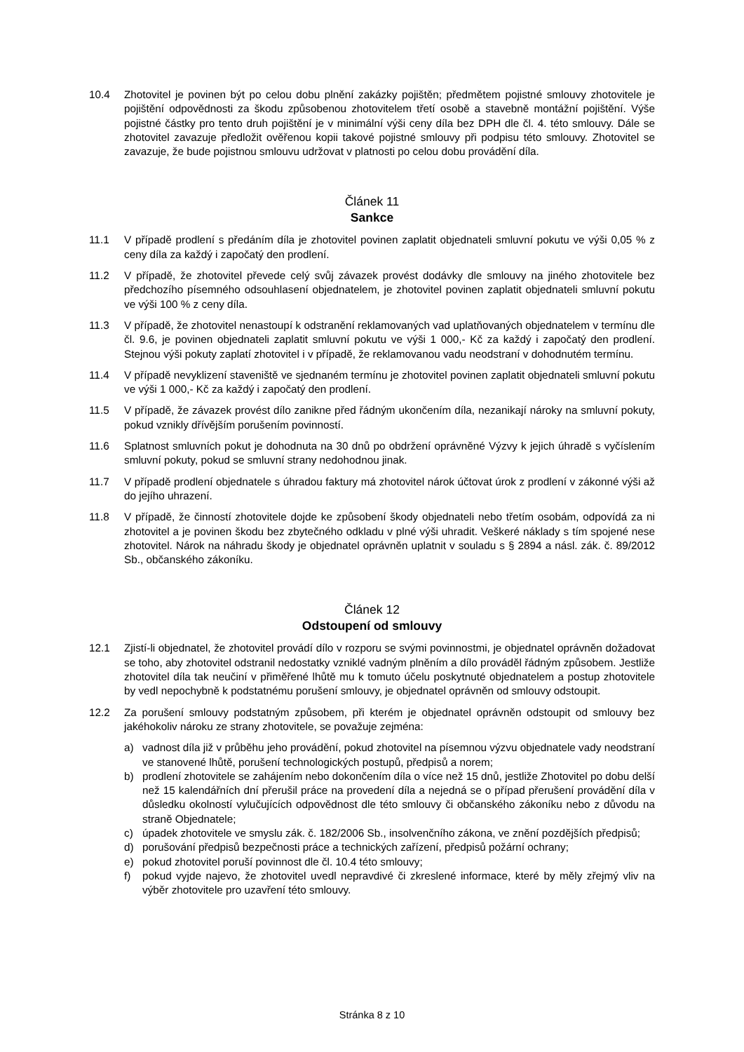10.4 Zhotovitel je povinen být po celou dobu plnění zakázky pojištěn; předmětem pojistné smlouvy zhotovitele je pojištění odpovědnosti za škodu způsobenou zhotovitelem třetí osobě a stavebně montážní pojištění. Výše pojistné částky pro tento druh pojištění je v minimální výši ceny díla bez DPH dle čl. 4. této smlouvy. Dále se zhotovitel zavazuje předložit ověřenou kopii takové pojistné smlouvy při podpisu této smlouvy. Zhotovitel se zavazuje, že bude pojistnou smlouvu udržovat v platnosti po celou dobu provádění díla.
Článek 11
Sankce
11.1 V případě prodlení s předáním díla je zhotovitel povinen zaplatit objednateli smluvní pokutu ve výši 0,05 % z ceny díla za každý i započatý den prodlení.
11.2 V případě, že zhotovitel převede celý svůj závazek provést dodávky dle smlouvy na jiného zhotovitele bez předchozího písemného odsouhlasení objednatelem, je zhotovitel povinen zaplatit objednateli smluvní pokutu ve výši 100 % z ceny díla.
11.3 V případě, že zhotovitel nenastoupí k odstranění reklamovaných vad uplatňovaných objednatelem v termínu dle čl. 9.6, je povinen objednateli zaplatit smluvní pokutu ve výši 1 000,- Kč za každý i započatý den prodlení. Stejnou výši pokuty zaplatí zhotovitel i v případě, že reklamovanou vadu neodstraní v dohodnutém termínu.
11.4 V případě nevyklizení staveniště ve sjednaném termínu je zhotovitel povinen zaplatit objednateli smluvní pokutu ve výši 1 000,- Kč za každý i započatý den prodlení.
11.5 V případě, že závazek provést dílo zanikne před řádným ukončením díla, nezanikají nároky na smluvní pokuty, pokud vznikly dřívějším porušením povinností.
11.6 Splatnost smluvních pokut je dohodnuta na 30 dnů po obdržení oprávněné Výzvy k jejich úhradě s vyčíslením smluvní pokuty, pokud se smluvní strany nedohodnou jinak.
11.7 V případě prodlení objednatele s úhradou faktury má zhotovitel nárok účtovat úrok z prodlení v zákonné výši až do jejího uhrazení.
11.8 V případě, že činností zhotovitele dojde ke způsobení škody objednateli nebo třetím osobám, odpovídá za ni zhotovitel a je povinen škodu bez zbytečného odkladu v plné výši uhradit. Veškeré náklady s tím spojené nese zhotovitel. Nárok na náhradu škody je objednatel oprávněn uplatnit v souladu s § 2894 a násl. zák. č. 89/2012 Sb., občanského zákoníku.
Článek 12
Odstoupení od smlouvy
12.1 Zjistí-li objednatel, že zhotovitel provádí dílo v rozporu se svými povinnostmi, je objednatel oprávněn dožadovat se toho, aby zhotovitel odstranil nedostatky vzniklé vadným plněním a dílo prováděl řádným způsobem. Jestliže zhotovitel díla tak neučiní v přiměřené lhůtě mu k tomuto účelu poskytnuté objednatelem a postup zhotovitele by vedl nepochybně k podstatnému porušení smlouvy, je objednatel oprávněn od smlouvy odstoupit.
12.2 Za porušení smlouvy podstatným způsobem, při kterém je objednatel oprávněn odstoupit od smlouvy bez jakéhokoliv nároku ze strany zhotovitele, se považuje zejména:
a) vadnost díla již v průběhu jeho provádění, pokud zhotovitel na písemnou výzvu objednatele vady neodstraní ve stanovené lhůtě, porušení technologických postupů, předpisů a norem;
b) prodlení zhotovitele se zahájením nebo dokončením díla o více než 15 dnů, jestliže Zhotovitel po dobu delší než 15 kalendářních dní přerušil práce na provedení díla a nejedná se o případ přerušení provádění díla v důsledku okolností vylučujících odpovědnost dle této smlouvy či občanského zákoníku nebo z důvodu na straně Objednatele;
c) úpadek zhotovitele ve smyslu zák. č. 182/2006 Sb., insolvenčního zákona, ve znění pozdějších předpisů;
d) porušování předpisů bezpečnosti práce a technických zařízení, předpisů požární ochrany;
e) pokud zhotovitel poruší povinnost dle čl. 10.4 této smlouvy;
f) pokud vyjde najevo, že zhotovitel uvedl nepravdivé či zkreslené informace, které by měly zřejmý vliv na výběr zhotovitele pro uzavření této smlouvy.
Stránka 8 z 10